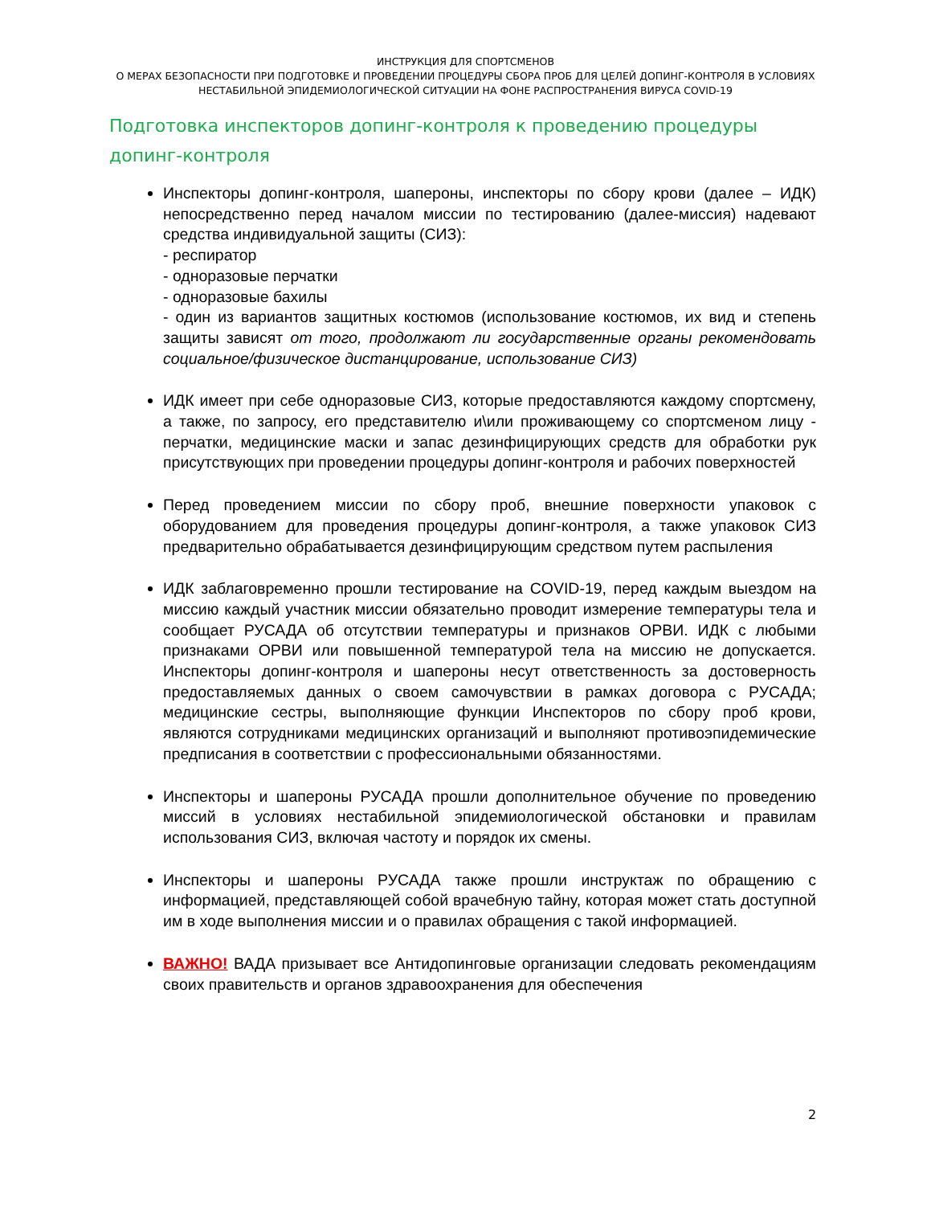ИНСТРУКЦИЯ ДЛЯ СПОРТСМЕНОВ
О МЕРАХ БЕЗОПАСНОСТИ ПРИ ПОДГОТОВКЕ И ПРОВЕДЕНИИ ПРОЦЕДУРЫ СБОРА ПРОБ ДЛЯ ЦЕЛЕЙ ДОПИНГ-КОНТРОЛЯ В УСЛОВИЯХ
НЕСТАБИЛЬНОЙ ЭПИДЕМИОЛОГИЧЕСКОЙ СИТУАЦИИ НА ФОНЕ РАСПРОСТРАНЕНИЯ ВИРУСА COVID-19
Подготовка инспекторов допинг-контроля к проведению процедуры допинг-контроля
Инспекторы допинг-контроля, шапероны, инспекторы по сбору крови (далее – ИДК) непосредственно перед началом миссии по тестированию (далее-миссия) надевают средства индивидуальной защиты (СИЗ):
- респиратор
- одноразовые перчатки
- одноразовые бахилы
- один из вариантов защитных костюмов (использование костюмов, их вид и степень защиты зависят от того, продолжают ли государственные органы рекомендовать социальное/физическое дистанцирование, использование СИЗ)
ИДК имеет при себе одноразовые СИЗ, которые предоставляются каждому спортсмену, а также, по запросу, его представителю и\или проживающему со спортсменом лицу - перчатки, медицинские маски и запас дезинфицирующих средств для обработки рук присутствующих при проведении процедуры допинг-контроля и рабочих поверхностей
Перед проведением миссии по сбору проб, внешние поверхности упаковок с оборудованием для проведения процедуры допинг-контроля, а также упаковок СИЗ предварительно обрабатывается дезинфицирующим средством путем распыления
ИДК заблаговременно прошли тестирование на COVID-19, перед каждым выездом на миссию каждый участник миссии обязательно проводит измерение температуры тела и сообщает РУСАДА об отсутствии температуры и признаков ОРВИ. ИДК с любыми признаками ОРВИ или повышенной температурой тела на миссию не допускается. Инспекторы допинг-контроля и шапероны несут ответственность за достоверность предоставляемых данных о своем самочувствии в рамках договора с РУСАДА; медицинские сестры, выполняющие функции Инспекторов по сбору проб крови, являются сотрудниками медицинских организаций и выполняют противоэпидемические предписания в соответствии с профессиональными обязанностями.
Инспекторы и шапероны РУСАДА прошли дополнительное обучение по проведению миссий в условиях нестабильной эпидемиологической обстановки и правилам использования СИЗ, включая частоту и порядок их смены.
Инспекторы и шапероны РУСАДА также прошли инструктаж по обращению с информацией, представляющей собой врачебную тайну, которая может стать доступной им в ходе выполнения миссии и о правилах обращения с такой информацией.
ВАЖНО! ВАДА призывает все Антидопинговые организации следовать рекомендациям своих правительств и органов здравоохранения для обеспечения
2